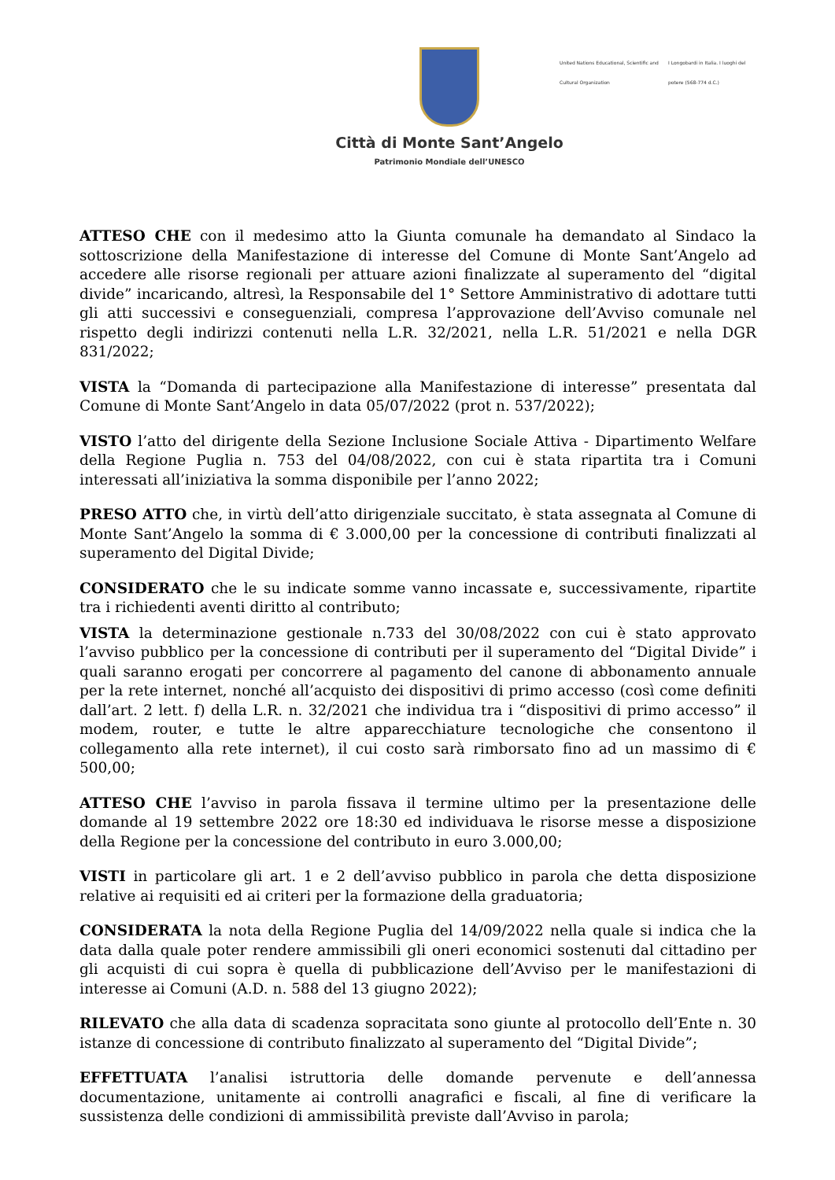Città di Monte Sant’Angelo
Patrimonio Mondiale dell’UNESCO
United Nations Educational, Scientific and Cultural Organization
I Longobardi in Italia. I luoghi del potere (568-774 d.C.)
ATTESO CHE con il medesimo atto la Giunta comunale ha demandato al Sindaco la sottoscrizione della Manifestazione di interesse del Comune di Monte Sant’Angelo ad accedere alle risorse regionali per attuare azioni finalizzate al superamento del “digital divide” incaricando, altresì, la Responsabile del 1° Settore Amministrativo di adottare tutti gli atti successivi e conseguenziali, compresa l’approvazione dell’Avviso comunale nel rispetto degli indirizzi contenuti nella L.R. 32/2021, nella L.R. 51/2021 e nella DGR 831/2022;
VISTA la “Domanda di partecipazione alla Manifestazione di interesse” presentata dal Comune di Monte Sant’Angelo in data 05/07/2022 (prot n. 537/2022);
VISTO l’atto del dirigente della Sezione Inclusione Sociale Attiva - Dipartimento Welfare della Regione Puglia n. 753 del 04/08/2022, con cui è stata ripartita tra i Comuni interessati all’iniziativa la somma disponibile per l’anno 2022;
PRESO ATTO che, in virtù dell’atto dirigenziale succitato, è stata assegnata al Comune di Monte Sant’Angelo la somma di € 3.000,00 per la concessione di contributi finalizzati al superamento del Digital Divide;
CONSIDERATO che le su indicate somme vanno incassate e, successivamente, ripartite tra i richiedenti aventi diritto al contributo;
VISTA la determinazione gestionale n.733 del 30/08/2022 con cui è stato approvato l’avviso pubblico per la concessione di contributi per il superamento del “Digital Divide” i quali saranno erogati per concorrere al pagamento del canone di abbonamento annuale per la rete internet, nonché all’acquisto dei dispositivi di primo accesso (così come definiti dall’art. 2 lett. f) della L.R. n. 32/2021 che individua tra i “dispositivi di primo accesso” il modem, router, e tutte le altre apparecchiature tecnologiche che consentono il collegamento alla rete internet), il cui costo sarà rimborsato fino ad un massimo di € 500,00;
ATTESO CHE l’avviso in parola fissava il termine ultimo per la presentazione delle domande al 19 settembre 2022 ore 18:30 ed individuava le risorse messe a disposizione della Regione per la concessione del contributo in euro 3.000,00;
VISTI in particolare gli art. 1 e 2 dell’avviso pubblico in parola che detta disposizione relative ai requisiti ed ai criteri per la formazione della graduatoria;
CONSIDERATA la nota della Regione Puglia del 14/09/2022 nella quale si indica che la data dalla quale poter rendere ammissibili gli oneri economici sostenuti dal cittadino per gli acquisti di cui sopra è quella di pubblicazione dell’Avviso per le manifestazioni di interesse ai Comuni (A.D. n. 588 del 13 giugno 2022);
RILEVATO che alla data di scadenza sopracitata sono giunte al protocollo dell’Ente n. 30 istanze di concessione di contributo finalizzato al superamento del “Digital Divide”;
EFFETTUATA l’analisi istruttoria delle domande pervenute e dell’annessa documentazione, unitamente ai controlli anagrafici e fiscali, al fine di verificare la sussistenza delle condizioni di ammissibilità previste dall’Avviso in parola;